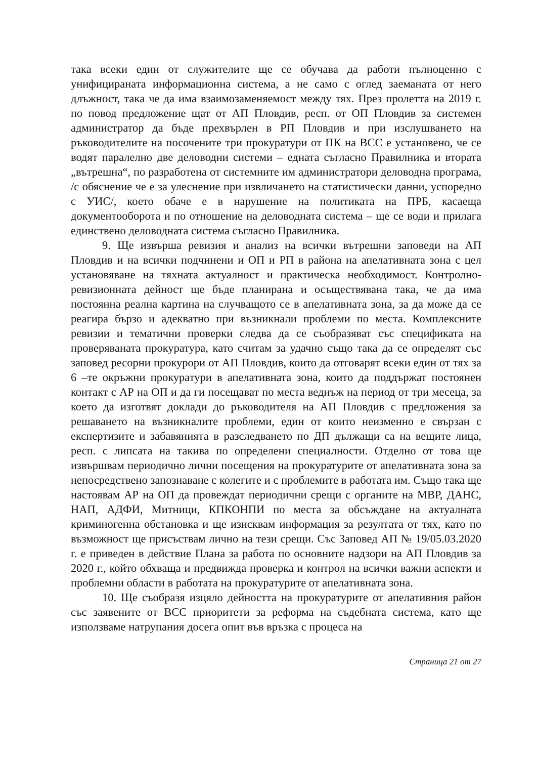така всеки един от служителите ще се обучава да работи пълноценно с унифицираната информационна система, а не само с оглед заеманата от него длъжност, така че да има взаимозаменяемост между тях. През пролетта на 2019 г. по повод предложение щат от АП Пловдив, респ. от ОП Пловдив за системен администратор да бъде прехвърлен в РП Пловдив и при изслушването на ръководителите на посочените три прокуратури от ПК на ВСС е установено, че се водят паралелно две деловодни системи – едната съгласно Правилника и втората „вътрешна“, по разработена от системните им администратори деловодна програма, /с обяснение че е за улеснение при извличането на статистически данни, успоредно с УИС/, което обаче е в нарушение на политиката на ПРБ, касаеща документооборота и по отношение на деловодната система – ще се води и прилага единствено деловодната система съгласно Правилника.
9. Ще извърша ревизия и анализ на всички вътрешни заповеди на АП Пловдив и на всички подчинени и ОП и РП в района на апелативната зона с цел установяване на тяхната актуалност и практическа необходимост. Контролно-ревизионната дейност ще бъде планирана и осъществявана така, че да има постоянна реална картина на случващото се в апелативната зона, за да може да се реагира бързо и адекватно при възникнали проблеми по места. Комплексните ревизии и тематични проверки следва да се съобразяват със спецификата на проверяваната прокуратура, като считам за удачно също така да се определят със заповед ресорни прокурори от АП Пловдив, които да отговарят всеки един от тях за 6 –те окръжни прокуратури в апелативната зона, които да поддържат постоянен контакт с АР на ОП и да ги посещават по места веднъж на период от три месеца, за което да изготвят доклади до ръководителя на АП Пловдив с предложения за решаването на възникналите проблеми, един от които неизменно е свързан с експертизите и забавянията в разследването по ДП дължащи са на вещите лица, респ. с липсата на такива по определени специалности. Отделно от това ще извършвам периодично лични посещения на прокуратурите от апелативната зона за непосредствено запознаване с колегите и с проблемите в работата им. Също така ще настоявам АР на ОП да провеждат периодични срещи с органите на МВР, ДАНС, НАП, АДФИ, Митници, КПКОНПИ по места за обсъждане на актуалната криминогенна обстановка и ще изисквам информация за резултата от тях, като по възможност ще присъствам лично на тези срещи. Със Заповед АП № 19/05.03.2020 г. е приведен в действие Плана за работа по основните надзори на АП Пловдив за 2020 г., който обхваща и предвижда проверка и контрол на всички важни аспекти и проблемни области в работата на прокуратурите от апелативната зона.
10. Ще съобразя изцяло дейността на прокуратурите от апелативния район със заявените от ВСС приоритети за реформа на съдебната система, като ще използваме натрупания досега опит във връзка с процеса на
Страница 21 от 27